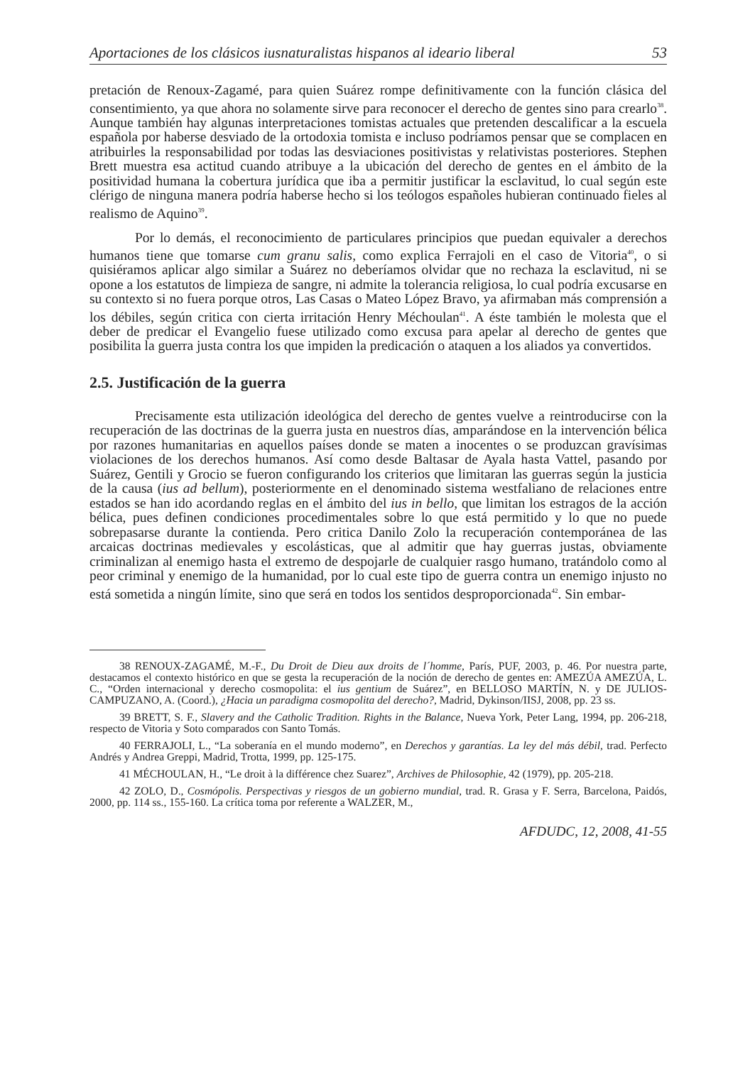Aportaciones de los clásicos iusnaturalistas hispanos al ideario liberal 53
pretación de Renoux-Zagamé, para quien Suárez rompe definitivamente con la función clásica del consentimiento, ya que ahora no solamente sirve para reconocer el derecho de gentes sino para crearlo<sup>38</sup>. Aunque también hay algunas interpretaciones tomistas actuales que pretenden descalificar a la escuela española por haberse desviado de la ortodoxia tomista e incluso podríamos pensar que se complacen en atribuirles la responsabilidad por todas las desviaciones positivistas y relativistas posteriores. Stephen Brett muestra esa actitud cuando atribuye a la ubicación del derecho de gentes en el ámbito de la positividad humana la cobertura jurídica que iba a permitir justificar la esclavitud, lo cual según este clérigo de ninguna manera podría haberse hecho si los teólogos españoles hubieran continuado fieles al realismo de Aquino<sup>39</sup>.
Por lo demás, el reconocimiento de particulares principios que puedan equivaler a derechos humanos tiene que tomarse cum granu salis, como explica Ferrajoli en el caso de Vitoria<sup>40</sup>, o si quisiéramos aplicar algo similar a Suárez no deberíamos olvidar que no rechaza la esclavitud, ni se opone a los estatutos de limpieza de sangre, ni admite la tolerancia religiosa, lo cual podría excusarse en su contexto si no fuera porque otros, Las Casas o Mateo López Bravo, ya afirmaban más comprensión a los débiles, según critica con cierta irritación Henry Méchoulan<sup>41</sup>. A éste también le molesta que el deber de predicar el Evangelio fuese utilizado como excusa para apelar al derecho de gentes que posibilita la guerra justa contra los que impiden la predicación o ataquen a los aliados ya convertidos.
2.5. Justificación de la guerra
Precisamente esta utilización ideológica del derecho de gentes vuelve a reintroducirse con la recuperación de las doctrinas de la guerra justa en nuestros días, amparándose en la intervención bélica por razones humanitarias en aquellos países donde se maten a inocentes o se produzcan gravísimas violaciones de los derechos humanos. Así como desde Baltasar de Ayala hasta Vattel, pasando por Suárez, Gentili y Grocio se fueron configurando los criterios que limitaran las guerras según la justicia de la causa (ius ad bellum), posteriormente en el denominado sistema westfaliano de relaciones entre estados se han ido acordando reglas en el ámbito del ius in bello, que limitan los estragos de la acción bélica, pues definen condiciones procedimentales sobre lo que está permitido y lo que no puede sobrepasarse durante la contienda. Pero critica Danilo Zolo la recuperación contemporánea de las arcaicas doctrinas medievales y escolásticas, que al admitir que hay guerras justas, obviamente criminalizan al enemigo hasta el extremo de despojarle de cualquier rasgo humano, tratándolo como al peor criminal y enemigo de la humanidad, por lo cual este tipo de guerra contra un enemigo injusto no está sometida a ningún límite, sino que será en todos los sentidos desproporcionada<sup>42</sup>. Sin embar-
38 RENOUX-ZAGAMÉ, M.-F., Du Droit de Dieu aux droits de l´homme, París, PUF, 2003, p. 46. Por nuestra parte, destacamos el contexto histórico en que se gesta la recuperación de la noción de derecho de gentes en: AMEZÚA AMEZÚA, L. C., “Orden internacional y derecho cosmopolita: el ius gentium de Suárez”, en BELLOSO MARTÍN, N. y DE JULIOS-CAMPUZANO, A. (Coord.), ¿Hacia un paradigma cosmopolita del derecho?, Madrid, Dykinson/IISJ, 2008, pp. 23 ss.
39 BRETT, S. F., Slavery and the Catholic Tradition. Rights in the Balance, Nueva York, Peter Lang, 1994, pp. 206-218, respecto de Vitoria y Soto comparados con Santo Tomás.
40 FERRAJOLI, L., “La soberanía en el mundo moderno”, en Derechos y garantías. La ley del más débil, trad. Perfecto Andrés y Andrea Greppi, Madrid, Trotta, 1999, pp. 125-175.
41 MÉCHOULAN, H., “Le droit à la différence chez Suarez”, Archives de Philosophie, 42 (1979), pp. 205-218.
42 ZOLO, D., Cosmópolis. Perspectivas y riesgos de un gobierno mundial, trad. R. Grasa y F. Serra, Barcelona, Paidós, 2000, pp. 114 ss., 155-160. La crítica toma por referente a WALZER, M.,
AFDUDC, 12, 2008, 41-55